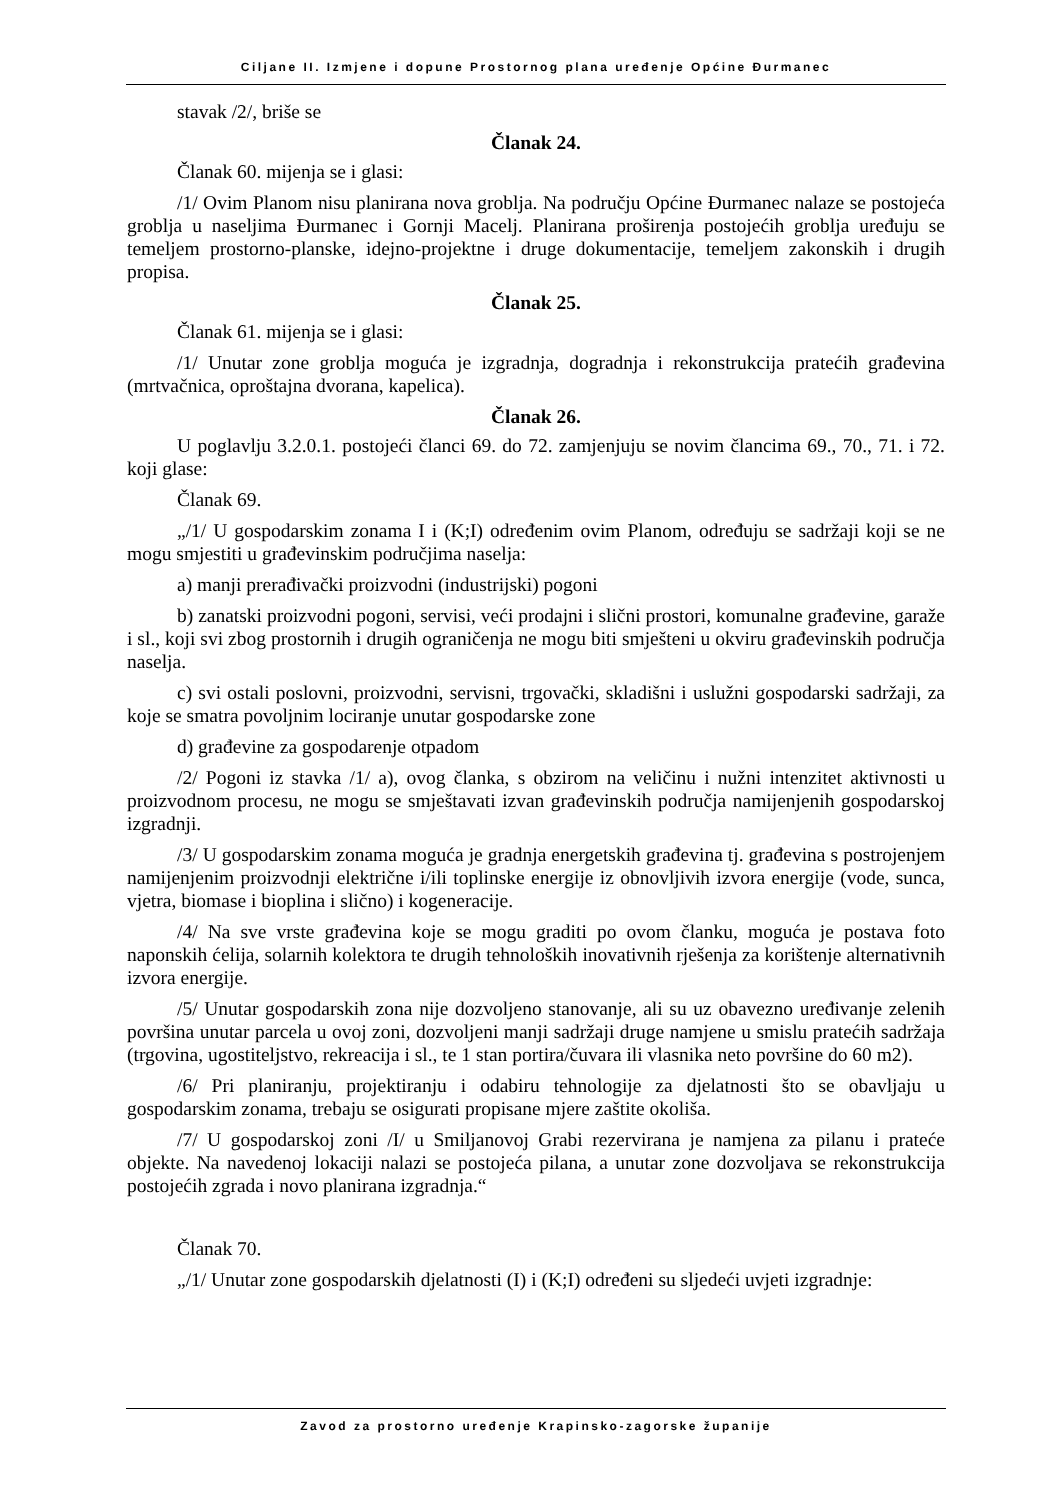Ciljane II. Izmjene i dopune Prostornog plana uređenje Općine Đurmanec
stavak /2/, briše se
Članak 24.
Članak 60. mijenja se i glasi:
/1/ Ovim Planom nisu planirana nova groblja. Na području Općine Đurmanec nalaze se postojeća groblja u naseljima Đurmanec i Gornji Macelj. Planirana proširenja postojećih groblja uređuju se temeljem prostorno-planske, idejno-projektne i druge dokumentacije, temeljem zakonskih i drugih propisa.
Članak 25.
Članak 61. mijenja se i glasi:
/1/ Unutar zone groblja moguća je izgradnja, dogradnja i rekonstrukcija pratećih građevina (mrtvačnica, oproštajna dvorana, kapelica).
Članak 26.
U poglavlju 3.2.0.1. postojeći članci 69. do 72. zamjenjuju se novim člancima 69., 70., 71. i 72. koji glase:
Članak 69.
„/1/ U gospodarskim zonama I i (K;I) određenim ovim Planom, određuju se sadržaji koji se ne mogu smjestiti u građevinskim područjima naselja:
a) manji prerađivački proizvodni (industrijski) pogoni
b) zanatski proizvodni pogoni, servisi, veći prodajni i slični prostori, komunalne građevine, garaže i sl., koji svi zbog prostornih i drugih ograničenja ne mogu biti smješteni u okviru građevinskih područja naselja.
c) svi ostali poslovni, proizvodni, servisni, trgovački, skladišni i uslužni gospodarski sadržaji, za koje se smatra povoljnim lociranje unutar gospodarske zone
d) građevine za gospodarenje otpadom
/2/ Pogoni iz stavka /1/ a), ovog članka, s obzirom na veličinu i nužni intenzitet aktivnosti u proizvodnom procesu, ne mogu se smještavati izvan građevinskih područja namijenjenih gospodarskoj izgradnji.
/3/ U gospodarskim zonama moguća je gradnja energetskih građevina tj. građevina s postrojenjem namijenjenim proizvodnji električne i/ili toplinske energije iz obnovljivih izvora energije (vode, sunca, vjetra, biomase i bioplina i slično) i kogeneracije.
/4/ Na sve vrste građevina koje se mogu graditi po ovom članku, moguća je postava foto naponskih ćelija, solarnih kolektora te drugih tehnoloških inovativnih rješenja za korištenje alternativnih izvora energije.
/5/ Unutar gospodarskih zona nije dozvoljeno stanovanje, ali su uz obavezno uređivanje zelenih površina unutar parcela u ovoj zoni, dozvoljeni manji sadržaji druge namjene u smislu pratećih sadržaja (trgovina, ugostiteljstvo, rekreacija i sl., te 1 stan portira/čuvara ili vlasnika neto površine do 60 m2).
/6/ Pri planiranju, projektiranju i odabiru tehnologije za djelatnosti što se obavljaju u gospodarskim zonama, trebaju se osigurati propisane mjere zaštite okoliša.
/7/ U gospodarskoj zoni /I/ u Smiljanovoj Grabi rezervirana je namjena za pilanu i prateće objekte. Na navedenoj lokaciji nalazi se postojeća pilana, a unutar zone dozvoljava se rekonstrukcija postojećih zgrada i novo planirana izgradnja.“
Članak 70.
„/1/ Unutar zone gospodarskih djelatnosti (I) i (K;I) određeni su sljedeći uvjeti izgradnje:
Zavod za prostorno uređenje Krapinsko-zagorske županije